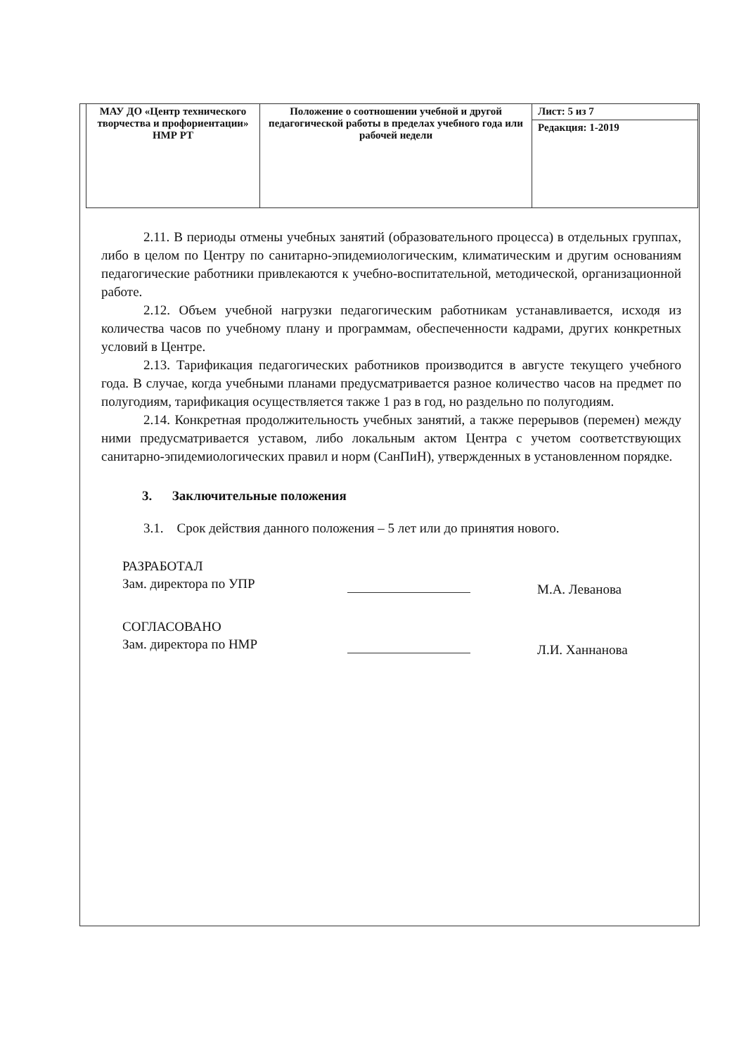| МАУ ДО «Центр технического творчества и профориентации» НМР РТ | Положение о соотношении учебной и другой педагогической работы в пределах учебного года или рабочей недели | Лист: 5 из 7 |
| | | Редакция: 1-2019 |
2.11. В периоды отмены учебных занятий (образовательного процесса) в отдельных группах, либо в целом по Центру по санитарно-эпидемиологическим, климатическим и другим основаниям педагогические работники привлекаются к учебно-воспитательной, методической, организационной работе.
2.12. Объем учебной нагрузки педагогическим работникам устанавливается, исходя из количества часов по учебному плану и программам, обеспеченности кадрами, других конкретных условий в Центре.
2.13. Тарификация педагогических работников производится в августе текущего учебного года. В случае, когда учебными планами предусматривается разное количество часов на предмет по полугодиям, тарификация осуществляется также 1 раз в год, но раздельно по полугодиям.
2.14. Конкретная продолжительность учебных занятий, а также перерывов (перемен) между ними предусматривается уставом, либо локальным актом Центра с учетом соответствующих санитарно-эпидемиологических правил и норм (СанПиН), утвержденных в установленном порядке.
3. Заключительные положения
3.1. Срок действия данного положения – 5 лет или до принятия нового.
РАЗРАБОТАЛ
Зам. директора по УПР
М.А. Леванова
СОГЛАСОВАНО
Зам. директора по НМР
Л.И. Ханнанова